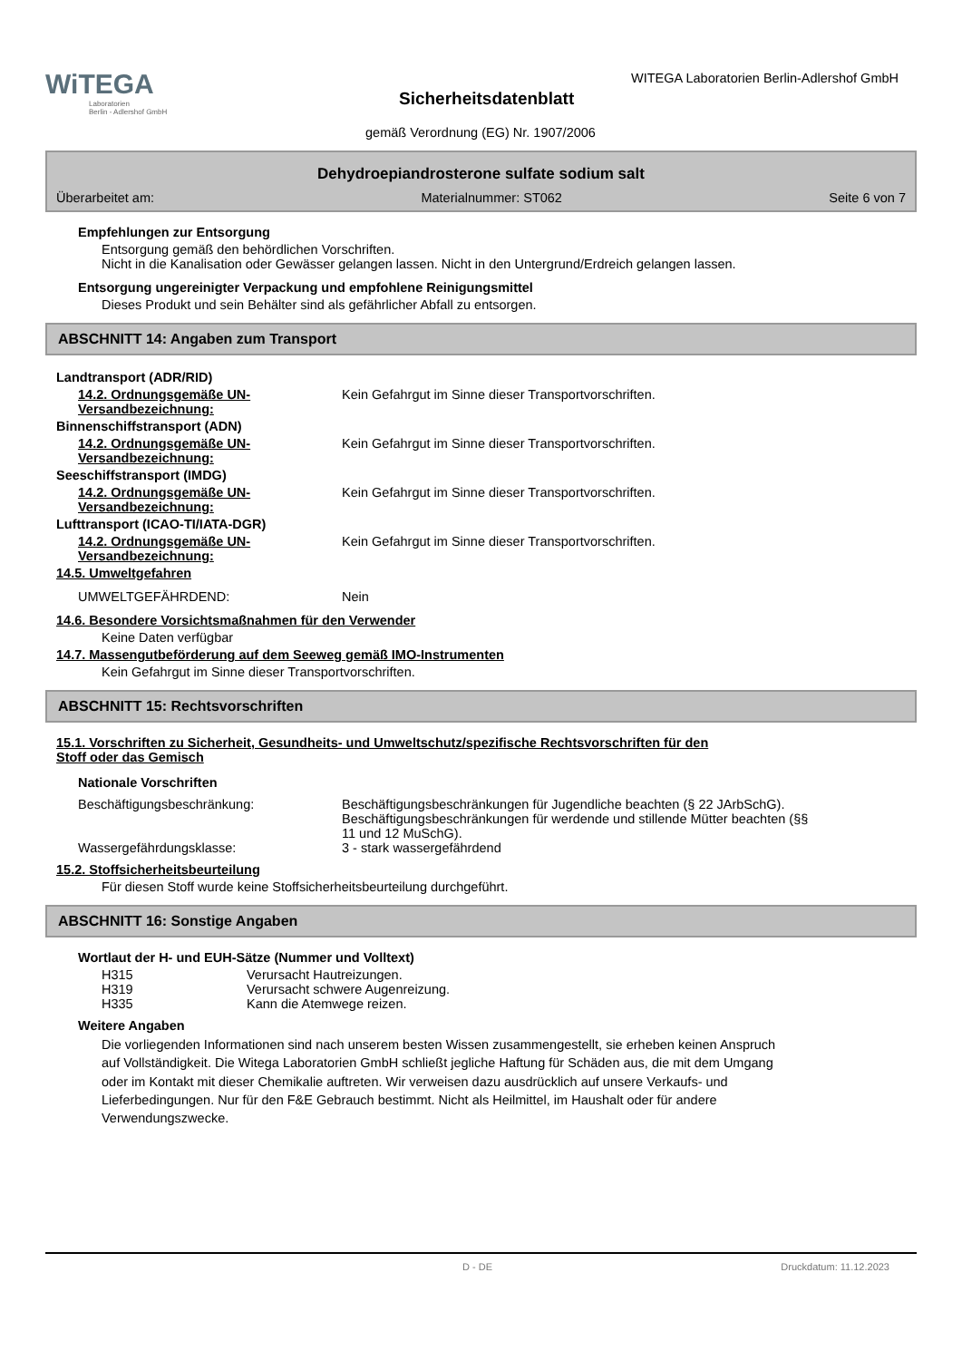WiTEGA
Laboratorien
Berlin - Adlershof GmbH
WITEGA Laboratorien Berlin-Adlershof GmbH
Sicherheitsdatenblatt
gemäß Verordnung (EG) Nr. 1907/2006
Dehydroepiandrosterone sulfate sodium salt
Überarbeitet am: Materialnummer: ST062 Seite 6 von 7
Empfehlungen zur Entsorgung
Entsorgung gemäß den behördlichen Vorschriften.
Nicht in die Kanalisation oder Gewässer gelangen lassen. Nicht in den Untergrund/Erdreich gelangen lassen.
Entsorgung ungereinigter Verpackung und empfohlene Reinigungsmittel
Dieses Produkt und sein Behälter sind als gefährlicher Abfall zu entsorgen.
ABSCHNITT 14: Angaben zum Transport
Landtransport (ADR/RID)
14.2. Ordnungsgemäße UN-Versandbezeichnung:
Kein Gefahrgut im Sinne dieser Transportvorschriften.
Binnenschiffstransport (ADN)
14.2. Ordnungsgemäße UN-Versandbezeichnung:
Kein Gefahrgut im Sinne dieser Transportvorschriften.
Seeschiffstransport (IMDG)
14.2. Ordnungsgemäße UN-Versandbezeichnung:
Kein Gefahrgut im Sinne dieser Transportvorschriften.
Lufttransport (ICAO-TI/IATA-DGR)
14.2. Ordnungsgemäße UN-Versandbezeichnung:
Kein Gefahrgut im Sinne dieser Transportvorschriften.
14.5. Umweltgefahren
UMWELTGEFÄHRDEND: Nein
14.6. Besondere Vorsichtsmaßnahmen für den Verwender
Keine Daten verfügbar
14.7. Massengutbeförderung auf dem Seeweg gemäß IMO-Instrumenten
Kein Gefahrgut im Sinne dieser Transportvorschriften.
ABSCHNITT 15: Rechtsvorschriften
15.1. Vorschriften zu Sicherheit, Gesundheits- und Umweltschutz/spezifische Rechtsvorschriften für den
Stoff oder das Gemisch
Nationale Vorschriften
Beschäftigungsbeschränkung: Beschäftigungsbeschränkungen für Jugendliche beachten (§ 22 JArbSchG). Beschäftigungsbeschränkungen für werdende und stillende Mütter beachten (§§ 11 und 12 MuSchG).
Wassergefährdungsklasse: 3 - stark wassergefährdend
15.2. Stoffsicherheitsbeurteilung
Für diesen Stoff wurde keine Stoffsicherheitsbeurteilung durchgeführt.
ABSCHNITT 16: Sonstige Angaben
Wortlaut der H- und EUH-Sätze (Nummer und Volltext)
H315 Verursacht Hautreizungen.
H319 Verursacht schwere Augenreizung.
H335 Kann die Atemwege reizen.
Weitere Angaben
Die vorliegenden Informationen sind nach unserem besten Wissen zusammengestellt, sie erheben keinen Anspruch auf Vollständigkeit. Die Witega Laboratorien GmbH schließt jegliche Haftung für Schäden aus, die mit dem Umgang oder im Kontakt mit dieser Chemikalie auftreten. Wir verweisen dazu ausdrücklich auf unsere Verkaufs- und Lieferbedingungen. Nur für den F&E Gebrauch bestimmt. Nicht als Heilmittel, im Haushalt oder für andere Verwendungszwecke.
D - DE Druckdatum: 11.12.2023